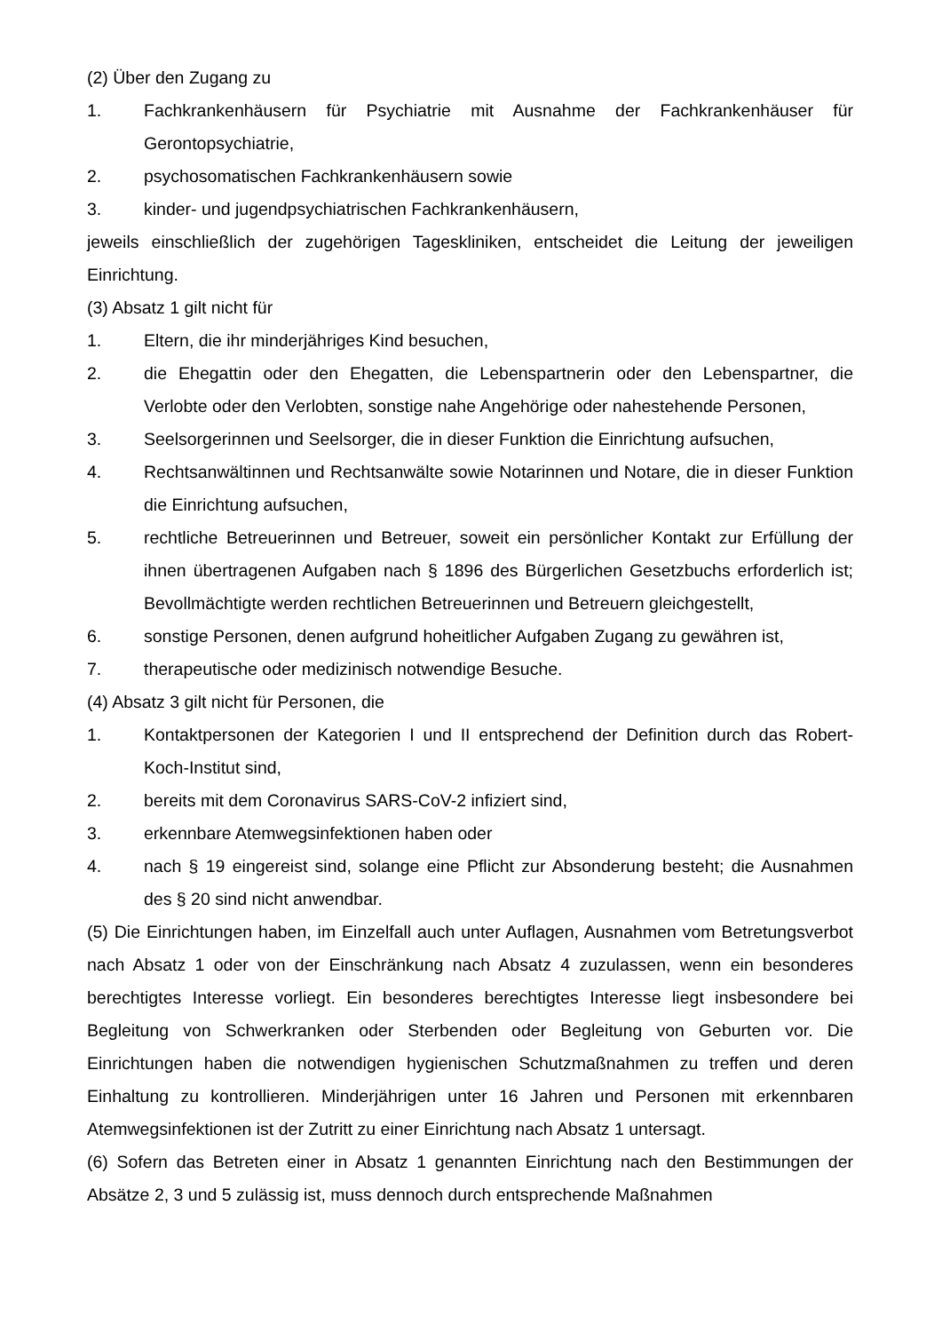(2) Über den Zugang zu
1. Fachkrankenhäusern für Psychiatrie mit Ausnahme der Fachkrankenhäuser für Gerontopsychiatrie,
2. psychosomatischen Fachkrankenhäusern sowie
3. kinder- und jugendpsychiatrischen Fachkrankenhäusern,
jeweils einschließlich der zugehörigen Tageskliniken, entscheidet die Leitung der jeweiligen Einrichtung.
(3) Absatz 1 gilt nicht für
1. Eltern, die ihr minderjähriges Kind besuchen,
2. die Ehegattin oder den Ehegatten, die Lebenspartnerin oder den Lebenspartner, die Verlobte oder den Verlobten, sonstige nahe Angehörige oder nahestehende Personen,
3. Seelsorgerinnen und Seelsorger, die in dieser Funktion die Einrichtung aufsuchen,
4. Rechtsanwältinnen und Rechtsanwälte sowie Notarinnen und Notare, die in dieser Funktion die Einrichtung aufsuchen,
5. rechtliche Betreuerinnen und Betreuer, soweit ein persönlicher Kontakt zur Erfüllung der ihnen übertragenen Aufgaben nach § 1896 des Bürgerlichen Gesetzbuchs erforderlich ist; Bevollmächtigte werden rechtlichen Betreuerinnen und Betreuern gleichgestellt,
6. sonstige Personen, denen aufgrund hoheitlicher Aufgaben Zugang zu gewähren ist,
7. therapeutische oder medizinisch notwendige Besuche.
(4) Absatz 3 gilt nicht für Personen, die
1. Kontaktpersonen der Kategorien I und II entsprechend der Definition durch das Robert-Koch-Institut sind,
2. bereits mit dem Coronavirus SARS-CoV-2 infiziert sind,
3. erkennbare Atemwegsinfektionen haben oder
4. nach § 19 eingereist sind, solange eine Pflicht zur Absonderung besteht; die Ausnahmen des § 20 sind nicht anwendbar.
(5) Die Einrichtungen haben, im Einzelfall auch unter Auflagen, Ausnahmen vom Betretungsverbot nach Absatz 1 oder von der Einschränkung nach Absatz 4 zuzulassen, wenn ein besonderes berechtigtes Interesse vorliegt. Ein besonderes berechtigtes Interesse liegt insbesondere bei Begleitung von Schwerkranken oder Sterbenden oder Begleitung von Geburten vor. Die Einrichtungen haben die notwendigen hygienischen Schutzmaßnahmen zu treffen und deren Einhaltung zu kontrollieren. Minderjährigen unter 16 Jahren und Personen mit erkennbaren Atemwegsinfektionen ist der Zutritt zu einer Einrichtung nach Absatz 1 untersagt.
(6) Sofern das Betreten einer in Absatz 1 genannten Einrichtung nach den Bestimmungen der Absätze 2, 3 und 5 zulässig ist, muss dennoch durch entsprechende Maßnahmen